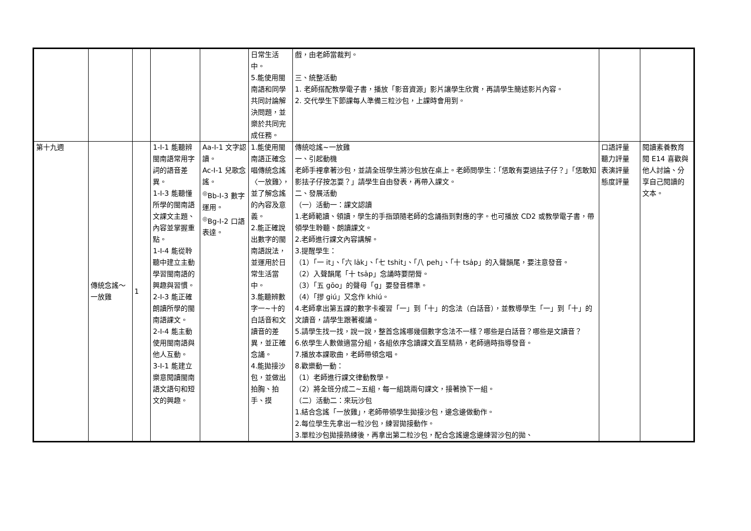| | | | | | 日常生活中。 5.能使用閩南語和同學共同討論解決問題，並樂於共同完成任務。 | 戲，由老師當裁判。 三、統整活動 1. 老師搭配教學電子書，播放「影音資源」影片讓學生欣賞，再請學生簡述影片內容。 2. 交代學生下節課每人準備三粒沙包，上課時會用到。 | | |
| 第十九週 | 傳統念謠～一放雞 | 1 | 1-Ⅰ-1 能聽辨閩南語常用字詞的語音差異。 1-Ⅰ-3 能聽懂所學的閩南語文課文主題、內容並掌握重點。 1-Ⅰ-4 能從聆聽中建立主動學習閩南語的興趣與習慣。 2-Ⅰ-3 能正確朗讀所學的閩南語課文。 2-Ⅰ-4 能主動使用閩南語與他人互動。 3-Ⅰ-1 能建立樂意閱讀閩南語文語句和短文的興趣。 | Aa-Ⅰ-1 文字認讀。 Ac-Ⅰ-1 兒歌念謠。 <sup>◎</sup>Bb-Ⅰ-3 數字運用。 <sup>◎</sup>Bg-Ⅰ-2 口語表達。 | 1.能使用閩南語正確念唱傳統念謠〈一放雞〉，並了解念謠的內容及意義。 2.能正確說出數字的閩南語說法，並運用於日常生活當中。 3.能聽辨數字一~十的白話音和文讀音的差異，並正確念誦。 4.能拋接沙包，並做出拍胸、拍手、摸 | 傳統唸謠~一放雞 一、引起動機 老師手裡拿著沙包，並請全班學生將沙包放在桌上。老師問學生：「恁敢有耍過抾子仔？」「恁敢知影抾子仔按怎耍？」請學生自由發表，再帶入課文。 二、發展活動 （一）活動一：課文認讀 1.老師範讀、領讀，學生的手指頭隨老師的念誦指到對應的字。也可播放 CD2 或教學電子書，帶領學生聆聽、朗讀課文。 2.老師進行課文內容講解。 3.提醒學生： （1）「一 it」、「六 la̍k」、「七 tshit」、「八 peh」、「十 tsa̍p」的入聲韻尾，要注意發音。 （2）入聲韻尾「十 tsa̍p」念誦時要閉脣。 （3）「五 gōo」的聲母「g」要發音標準。 （4）「摎 giú」又念作 khiú。 4.老師拿出第五課的數字卡複習「一」到「十」的念法（白話音），並教導學生「一」到「十」的文讀音，請學生跟著複誦。 5.請學生找一找，說一說，整首念謠哪幾個數字念法不一樣？哪些是白話音？哪些是文讀音？ 6.依學生人數做適當分組，各組依序念讀課文直至精熟，老師適時指導發音。 7.播放本課歌曲，老師帶領念唱。 8.歡樂動一動： （1）老師進行課文律動教學。 （2）將全班分成二~五組，每一組跳兩句課文，接著換下一組。 （二）活動二：來玩沙包 1.結合念謠「一放雞」，老師帶領學生拋接沙包，邊念邊做動作。 2.每位學生先拿出一粒沙包，練習拋接動作。 3.單粒沙包拋接熟練後，再拿出第二粒沙包，配合念謠邊念邊練習沙包的拋、 | 口語評量 聽力評量 表演評量 態度評量 | 閱讀素養教育 閱 E14 喜歡與他人討論、分享自己閱讀的文本。 |